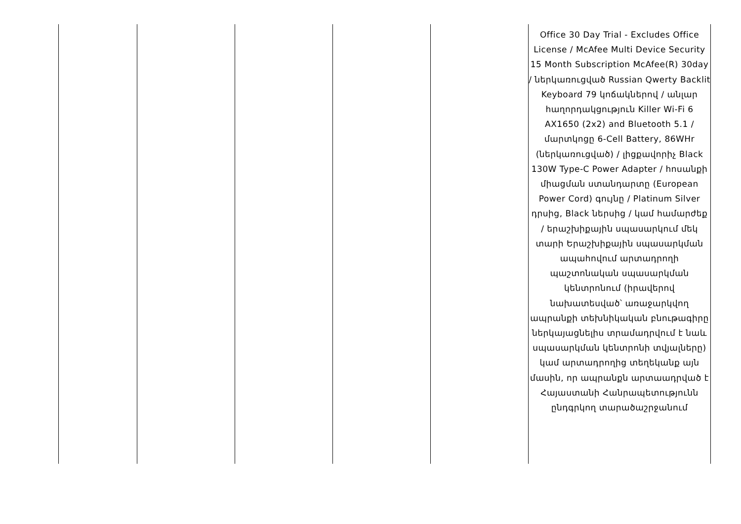| | | | | | Office 30 Day Trial - Excludes Office License / McAfee Multi Device Security 15 Month Subscription McAfee(R) 30day / ներկառուցված Russian Qwerty Backlit Keyboard 79 կոճակներով / անլար հաղորդակցություն Killer Wi-Fi 6 AX1650 (2x2) and Bluetooth 5.1 / մարտկոցը 6-Cell Battery, 86WHr (ներկառուցված) / լիցքավորիչ Black 130W Type-C Power Adapter / հոսանքի միացման ստանդարտը (European Power Cord) գույնը / Platinum Silver դրսից, Black ներսից / կամ համարժեք / երաշխիքային սպասարկում մեկ տարի Երաշխիքային սպասարկման ապահովում արտադրողի պաշտոնական սպասարկման կենտրոնում (իրավերով նախատեսված՝ առաջարկվող ապրանքի տեխնիկական բնութագիրը ներկայացնելիս տրամադրվում է նաև սպասարկման կենտրոնի տվյալները) կամ արտադրողից տեղեկանք այն մասին, որ ապրանքն արտաադրված է Հայաստանի Հանրապետությունն ընդգրկող տարածաշրջանում |